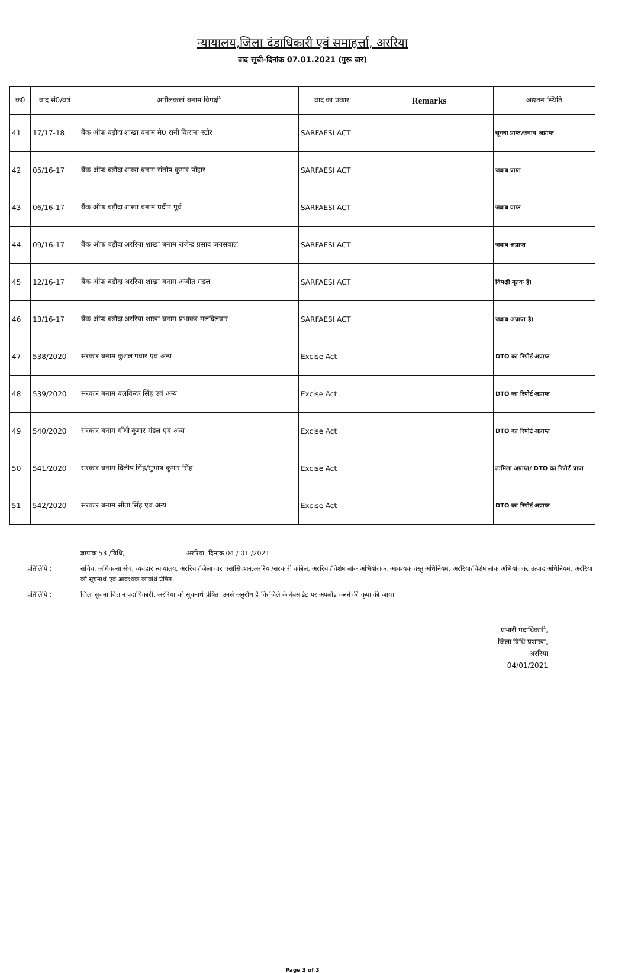न्यायालय,जिला दंडाधिकारी एवं समाहर्त्ता, अररिया
वाद सूची–दिनांक 07.01.2021 (गुरू वार)
| क0 | वाद सं0/वर्ष | अपीलकर्त्ता बनाम विपक्षी | वाद का प्रकार | Remarks | अद्यतन स्थिति |
| --- | --- | --- | --- | --- | --- |
| 41 | 17/17-18 | बैंक ऑफ बड़ौदा शाखा बनाम मे0 रानी किराना स्टोर | SARFAESI ACT | | सूचना प्राप्त/जवाब अप्राप्त |
| 42 | 05/16-17 | बैंक ऑफ बड़ौदा शाखा बनाम संतोष कुमार पोद्दार | SARFAESI ACT | | जवाब प्राप्त |
| 43 | 06/16-17 | बैंक ऑफ बड़ौदा शाखा बनाम प्रदीप पूर्वे | SARFAESI ACT | | जवाब प्राप्त |
| 44 | 09/16-17 | बैंक ऑफ बड़ौदा अररिया शाखा बनाम राजेन्द्र प्रसाद जयसवाल | SARFAESI ACT | | जवाब अप्राप्त |
| 45 | 12/16-17 | बैंक ऑफ बड़ौदा अररिया शाखा बनाम अजीत मंडल | SARFAESI ACT | | विपक्षी मृतक है। |
| 46 | 13/16-17 | बैंक ऑफ बड़ौदा अररिया शाखा बनाम प्रभाकर मलदिलवार | SARFAESI ACT | | जवाब अप्राप्त है। |
| 47 | 538/2020 | सरकार बनाम कुशल पवार एवं अन्य | Excise Act | | DTO का रिपोर्ट अप्राप्त |
| 48 | 539/2020 | सरकार बनाम बलविन्दर सिंह एवं अन्य | Excise Act | | DTO का रिपोर्ट अप्राप्त |
| 49 | 540/2020 | सरकार बनाम गाँधी कुमार मंडल एवं अन्य | Excise Act | | DTO का रिपोर्ट अप्राप्त |
| 50 | 541/2020 | सरकार बनाम दिलीप सिंह/सुभाष कुमार सिंह | Excise Act | | तामिला अप्राप्त/ DTO का रिपोर्ट प्राप्त |
| 51 | 542/2020 | सरकार बनाम सीता सिंह एवं अन्य | Excise Act | | DTO का रिपोर्ट अप्राप्त |
ज्ञापांक 53 /विधि, अररिया, दिनांक 04 / 01 /2021
प्रतिलिपि : सचिव, अधिवक्ता संघ, व्यवहार न्यायालय, अररिया/जिला वार एसोसिएशन,अररिया/सरकारी वकील, अररिया/विशेष लोक अभियोजक, आवश्यक वस्तु अधिनियम, अररिया/विशेष लोक अभियोजक, उत्पाद अधिनियम, अररिया को सूचनार्थ एवं आवश्यक कार्यार्थ प्रेषित।
प्रतिलिपि : जिला सूचना विज्ञान पदाधिकारी, अररिया को सूचनार्थ प्रेषित। उनसे अनुरोध है कि जिले के बेबसाईट पर अपलोड करने की कृपा की जाय।
प्रभारी पदाधिकारी,
जिला विधि प्रशाखा,
अररिया
04/01/2021
Page 3 of 3